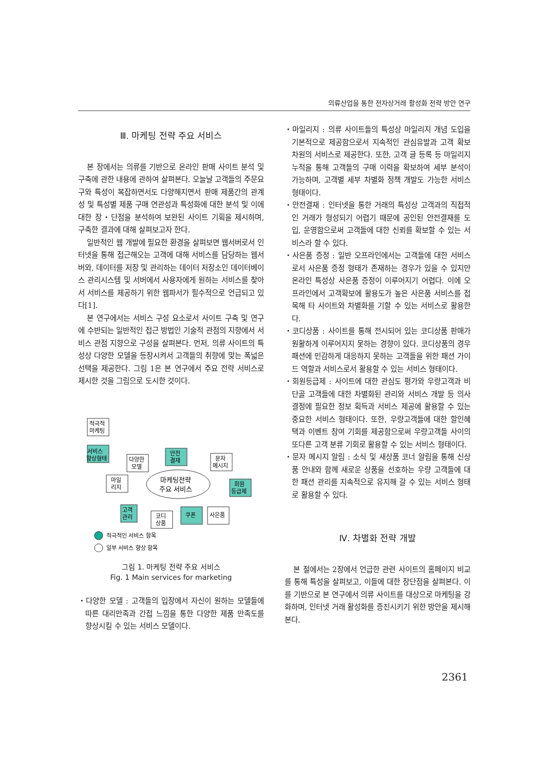의류산업을 통한 전자상거래 활성화 전략 방안 연구
Ⅲ. 마케팅 전략 주요 서비스
본 장에서는 의류를 기반으로 온라인 판매 사이트 분석 및 구축에 관한 내용에 관하여 살펴본다. 오늘날 고객들의 주문요구와 특성이 복잡하면서도 다양해지면서 판매 제품간의 관계성 및 특성별 제품 구매 연관성과 특성화에 대한 분석 및 이에 대한 장・단점을 분석하여 보완된 사이트 기획을 제시하며, 구축한 결과에 대해 살펴보고자 한다.
일반적인 웹 개발에 필요한 환경을 살펴보면 웹서버로서 인터넷을 통해 접근해오는 고객에 대해 서비스를 담당하는 웹서버와, 데이터를 저장 및 관리하는 데이터 저장소인 데이터베이스 관리시스템 및 서버에서 사용자에게 원하는 서비스를 찾아서 서비스를 제공하기 위한 웹파서가 필수적으로 언급되고 있다[1].
본 연구에서는 서비스 구성 요소로서 사이트 구축 및 연구에 수반되는 일반적인 접근 방법인 기술적 관점의 지향에서 서비스 관점 지향으로 구성을 살펴본다. 먼저, 의류 사이트의 특성상 다양한 모델을 등장시켜서 고객들의 취향에 맞는 폭넓은 선택을 제공한다. 그림 1은 본 연구에서 주요 전략 서비스로 제시한 것을 그림으로 도시한 것이다.
적극적
마케팅
서비스
향상형태
마케팅전략
주요 서비스
다양한
모델
안전
결재
문자
메시지
마일
리지
회원
등급제
고객
관리
코디
상품
쿠폰
사은품
적극적인 서비스 항목
일부 서비스 향상 항목
그림 1. 마케팅 전략 주요 서비스
Fig. 1 Main services for marketing
・다양한 모델 : 고객들의 입장에서 자신이 원하는 모델들에 따른 대리만족과 간접 느낌을 통한 다양한 제품 만족도를 향상시킬 수 있는 서비스 모델이다.
・마일리지 : 의류 사이트들의 특성상 마일리지 개념 도입을 기본적으로 제공함으로서 지속적인 관심유발과 고객 확보 차원의 서비스로 제공한다. 또한, 고객 글 등록 등 마일리지 누적을 통해 고객들의 구매 이력을 확보하여 세부 분석이 가능하며, 고객별 세부 차별화 정책 개발도 가능한 서비스 형태이다.
・안전결재 : 인터넷을 통한 거래의 특성상 고객과의 직접적인 거래가 형성되기 어렵기 때문에 공인된 안전결재를 도입, 운영함으로써 고객들에 대한 신뢰를 확보할 수 있는 서비스라 할 수 있다.
・사은품 증정 : 일반 오프라인에서는 고객들에 대한 서비스로서 사은품 증정 형태가 존재하는 경우가 있을 수 있지만 온라인 특성상 사은품 증정이 이루어지기 어렵다. 이에 오프라인에서 고객확보에 활용도가 높은 사은품 서비스를 접목해 타 사이트와 차별화를 기할 수 있는 서비스로 활용한다.
・코디상품 : 사이트를 통해 전시되어 있는 코디상품 판매가 원활하게 이루어지지 못하는 경향이 있다. 코디상품의 경우 패션에 민감하게 대응하지 못하는 고객들을 위한 패션 가이드 역할과 서비스로서 활용할 수 있는 서비스 형태이다.
・회원등급제 : 사이트에 대한 관심도 평가와 우량고객과 비단골 고객들에 대한 차별화된 관리와 서비스 개발 등 의사결정에 필요한 정보 획득과 서비스 제공에 활용할 수 있는 중요한 서비스 형태이다. 또한, 우량고객들에 대한 할인혜택과 이벤트 참여 기회를 제공함으로써 우량고객들 사이의 또다른 고객 분류 기회로 활용할 수 있는 서비스 형태이다.
・문자 메시지 알림 : 소식 및 새상품 코너 알림을 통해 신상품 안내와 함께 새로운 상품을 선호하는 우량 고객들에 대한 패션 관리를 지속적으로 유지해 갈 수 있는 서비스 형태로 활용할 수 있다.
Ⅳ. 차별화 전략 개발
본 절에서는 2장에서 언급한 관련 사이트의 홈페이지 비교를 통해 특성을 살펴보고, 이들에 대한 장단점을 살펴본다. 이를 기반으로 본 연구에서 의류 사이트를 대상으로 마케팅을 강화하며, 인터넷 거래 활성화를 증진시키기 위한 방안을 제시해 본다.
2361